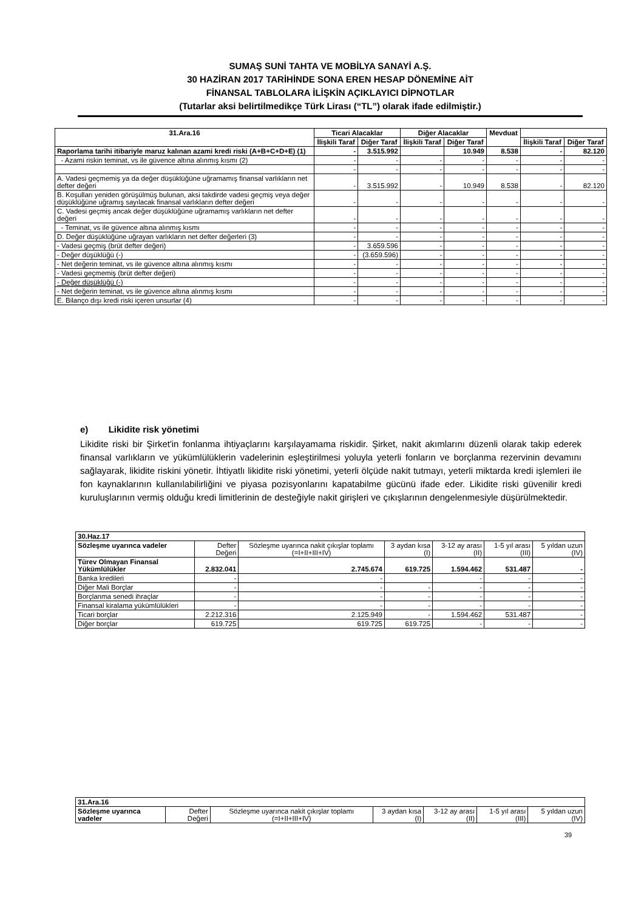SUMAŞ SUNİ TAHTA VE MOBİLYA SANAYİ A.Ş.
30 HAZİRAN 2017 TARİHİNDE SONA EREN HESAP DÖNEMİNE AİT
FİNANSAL TABLOLARA İLİŞKİN AÇIKLAYICI DİPNOTLAR
(Tutarlar aksi belirtilmedikçe Türk Lirası (“TL”) olarak ifade edilmiştir.)
| 31.Ara.16 | Ticari Alacaklar | | Diğer Alacaklar | | Mevduat | | |
| --- | --- | --- | --- | --- | --- | --- | --- |
| | İlişkili Taraf | Diğer Taraf | İlişkili Taraf | Diğer Taraf | | İlişkili Taraf | Diğer Taraf |
| Raporlama tarihi itibariyle maruz kalınan azami kredi riski (A+B+C+D+E) (1) | - | 3.515.992 | | 10.949 | 8.538 | - | 82.120 |
| - Azami riskin teminat, vs ile güvence altına alınmış kısmı (2) | - | - | - | - | - | - | - |
| | - | - | - | - | - | - | - |
| A. Vadesi geçmemiş ya da değer düşüklüğüne uğramamış finansal varlıkların net defter değeri | - | 3.515.992 | - | 10.949 | 8.538 | - | 82.120 |
| B. Koşulları yeniden görüşülmüş bulunan, aksi takdirde vadesi geçmiş veya değer düşüklüğüne uğramış sayılacak finansal varlıkların defter değeri | - | - | - | - | - | - | - |
| C. Vadesi geçmiş ancak değer düşüklüğüne uğramamış varlıkların net defter değeri | - | - | - | - | - | - | - |
| - Teminat, vs ile güvence altına alınmış kısmı | - | - | - | - | - | - | - |
| D. Değer düşüklüğüne uğrayan varlıkların net defter değerleri (3) | - | - | - | - | - | - | - |
| - Vadesi geçmiş (brüt defter değeri) | - | 3.659.596 | - | - | - | - | - |
| - Değer düşüklüğü (-) | - | (3.659.596) | - | - | - | - | - |
| - Net değerin teminat, vs ile güvence altına alınmış kısmı | - | - | - | - | - | - | - |
| - Vadesi geçmemiş (brüt defter değeri) | - | - | - | - | - | - | - |
| - Değer düşüklüğü (-) | - | - | - | - | - | - | - |
| - Net değerin teminat, vs ile güvence altına alınmış kısmı | - | - | - | - | - | - | - |
| E. Bilanço dışı kredi riski içeren unsurlar (4) | - | - | - | - | - | - | - |
e) Likidite risk yönetimi
Likidite riski bir Şirket'in fonlanma ihtiyaçlarını karşılayamama riskidir. Şirket, nakit akımlarını düzenli olarak takip ederek finansal varlıkların ve yükümlülüklerin vadelerinin eşleştirilmesi yoluyla yeterli fonların ve borçlanma rezervinin devamını sağlayarak, likidite riskini yönetir. İhtiyatlı likidite riski yönetimi, yeterli ölçüde nakit tutmayı, yeterli miktarda kredi işlemleri ile fon kaynaklarının kullanılabilirliğini ve piyasa pozisyonlarını kapatabilme gücünü ifade eder. Likidite riski güvenilir kredi kuruluşlarının vermiş olduğu kredi limitlerinin de desteğiyle nakit girişleri ve çıkışlarının dengelenmesiyle düşürülmektedir.
| 30.Haz.17 | | | | | | |
| Sözleşme uyarınca vadeler | Defter Değeri | Sözleşme uyarınca nakit çıkışlar toplamı (=I+II+III+IV) | 3 aydan kısa (I) | 3-12 ay arası (II) | 1-5 yıl arası (III) | 5 yıldan uzun (IV) |
| Türev Olmayan Finansal Yükümlülükler | 2.832.041 | 2.745.674 | 619.725 | 1.594.462 | 531.487 | - |
| Banka kredileri | - | - | | - | - | - |
| Diğer Mali Borçlar | - | - | - | - | - | - |
| Borçlanma senedi ihraçlar | - | - | - | - | - | - |
| Finansal kiralama yükümlülükleri | - | - | - | - | - | - |
| Ticari borçlar | 2.212.316 | 2.125.949 | - | 1.594.462 | 531.487 | - |
| Diğer borçlar | 619.725 | 619.725 | 619.725 | - | - | - |
| 31.Ara.16 | | | | | | |
| Sözleşme uyarınca vadeler | Defter Değeri | Sözleşme uyarınca nakit çıkışlar toplamı (=I+II+III+IV) | 3 aydan kısa (I) | 3-12 ay arası (II) | 1-5 yıl arası (III) | 5 yıldan uzun (IV) |
39